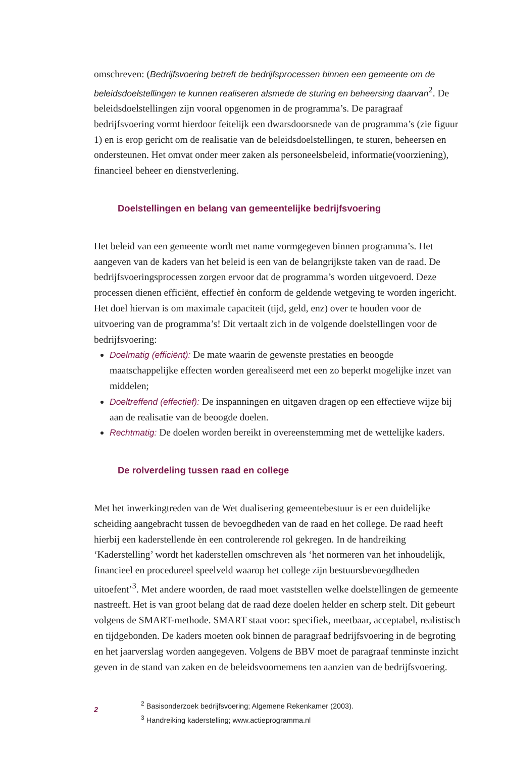omschreven: (Bedrijfsvoering betreft de bedrijfsprocessen binnen een gemeente om de beleidsdoelstellingen te kunnen realiseren alsmede de sturing en beheersing daarvan<sup>2</sup>. De beleidsdoelstellingen zijn vooral opgenomen in de programma’s. De paragraaf bedrijfsvoering vormt hierdoor feitelijk een dwarsdoorsnede van de programma’s (zie figuur 1) en is erop gericht om de realisatie van de beleidsdoelstellingen, te sturen, beheersen en ondersteunen. Het omvat onder meer zaken als personeels­beleid, informatie(voorziening), financieel beheer en dienstverlening.
Doelstellingen en belang van gemeentelijke bedrijfsvoering
Het beleid van een gemeente wordt met name vormgegeven binnen programma’s. Het aangeven van de kaders van het beleid is een van de belangrijkste taken van de raad. De bedrijfsvoeringsprocessen zorgen ervoor dat de programma’s worden uitgevoerd. Deze processen dienen efficiënt, effectief èn conform de geldende wetgeving te worden ingericht. Het doel hiervan is om maximale capaciteit (tijd, geld, enz) over te houden voor de uitvoering van de programma’s! Dit vertaalt zich in de volgende doelstellingen voor de bedrijfsvoering:
Doelmatig (efficiënt): De mate waarin de gewenste prestaties en beoogde maatschappelijke effecten worden gerealiseerd met een zo beperkt mogelijke inzet van middelen;
Doeltreffend (effectief): De inspanningen en uitgaven dragen op een effectieve wijze bij aan de realisatie van de beoogde doelen.
Rechtmatig: De doelen worden bereikt in overeenstemming met de wettelijke kaders.
De rolverdeling tussen raad en college
Met het inwerkingtreden van de Wet dualisering gemeentebestuur is er een duidelijke scheiding aangebracht tussen de bevoegdheden van de raad en het college. De raad heeft hierbij een kaderstellende èn een controlerende rol gekregen. In de handreiking ‘Kaderstelling’ wordt het kaderstellen omschreven als ‘het normeren van het inhoudelijk, financieel en procedureel speelveld waarop het college zijn bestuursbevoegdheden uitoefent’<sup>3</sup>. Met andere woorden, de raad moet vaststellen welke doelstellingen de gemeente nastreeft. Het is van groot belang dat de raad deze doelen helder en scherp stelt. Dit gebeurt volgens de SMART-methode. SMART staat voor: specifiek, meetbaar, acceptabel, realistisch en tijdgebonden. De kaders moeten ook binnen de paragraaf bedrijfsvoering in de begroting en het jaarverslag worden aangegeven. Volgens de BBV moet de paragraaf tenminste inzicht geven in de stand van zaken en de beleidsvoornemens ten aanzien van de bedrijfsvoering.
2
<sup>2</sup> Basisonderzoek bedrijfsvoering; Algemene Rekenkamer (2003).
<sup>3</sup> Handreiking kaderstelling; www.actieprogramma.nl